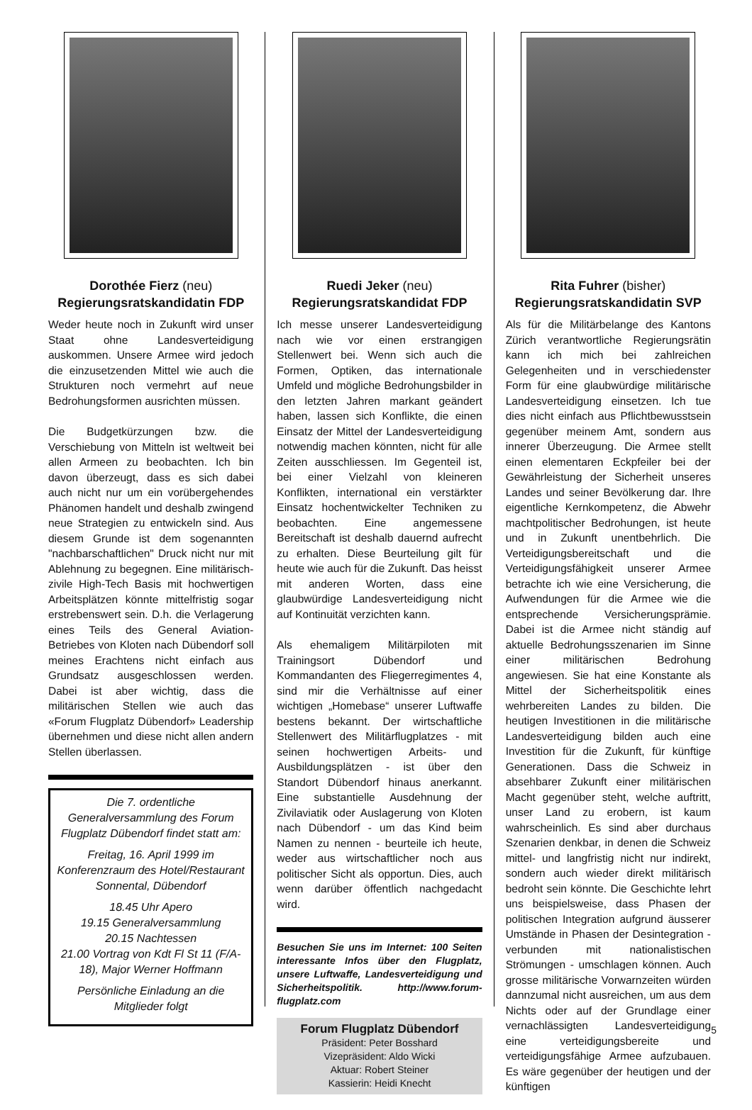Dorothée Fierz (neu)
Regierungsratskandidatin FDP
Weder heute noch in Zukunft wird unser Staat ohne Landesverteidigung auskommen. Unsere Armee wird jedoch die einzusetzenden Mittel wie auch die Strukturen noch vermehrt auf neue Bedrohungsformen ausrichten müssen.
Die Budgetkürzungen bzw. die Verschiebung von Mitteln ist weltweit bei allen Armeen zu beobachten. Ich bin davon überzeugt, dass es sich dabei auch nicht nur um ein vorübergehendes Phänomen handelt und deshalb zwingend neue Strategien zu entwickeln sind. Aus diesem Grunde ist dem sogenannten "nachbarschaftlichen" Druck nicht nur mit Ablehnung zu begegnen. Eine militärisch-zivile High-Tech Basis mit hochwertigen Arbeitsplätzen könnte mittelfristig sogar erstrebenswert sein. D.h. die Verlagerung eines Teils des General Aviation-Betriebes von Kloten nach Dübendorf soll meines Erachtens nicht einfach aus Grundsatz ausgeschlossen werden. Dabei ist aber wichtig, dass die militärischen Stellen wie auch das «Forum Flugplatz Dübendorf» Leadership übernehmen und diese nicht allen andern Stellen überlassen.
Die 7. ordentliche Generalversammlung des Forum Flugplatz Dübendorf findet statt am:
Freitag, 16. April 1999 im Konferenzraum des Hotel/Restaurant Sonnental, Dübendorf
18.45 Uhr Apero
19.15 Generalversammlung
20.15 Nachtessen
21.00 Vortrag von Kdt Fl St 11 (F/A-18), Major Werner Hoffmann
Persönliche Einladung an die Mitglieder folgt
Ruedi Jeker (neu)
Regierungsratskandidat FDP
Ich messe unserer Landesverteidigung nach wie vor einen erstrangigen Stellenwert bei. Wenn sich auch die Formen, Optiken, das internationale Umfeld und mögliche Bedrohungsbilder in den letzten Jahren markant geändert haben, lassen sich Konflikte, die einen Einsatz der Mittel der Landesverteidigung notwendig machen könnten, nicht für alle Zeiten ausschliessen. Im Gegenteil ist, bei einer Vielzahl von kleineren Konflikten, international ein verstärkter Einsatz hochentwickelter Techniken zu beobachten. Eine angemessene Bereitschaft ist deshalb dauernd aufrecht zu erhalten. Diese Beurteilung gilt für heute wie auch für die Zukunft. Das heisst mit anderen Worten, dass eine glaubwürdige Landesverteidigung nicht auf Kontinuität verzichten kann.
Als ehemaligem Militärpiloten mit Trainingsort Dübendorf und Kommandanten des Fliegerregimentes 4, sind mir die Verhältnisse auf einer wichtigen „Homebase“ unserer Luftwaffe bestens bekannt. Der wirtschaftliche Stellenwert des Militärflugplatzes - mit seinen hochwertigen Arbeits- und Ausbildungsplätzen - ist über den Standort Dübendorf hinaus anerkannt. Eine substantielle Ausdehnung der Zivilaviatik oder Auslagerung von Kloten nach Dübendorf - um das Kind beim Namen zu nennen - beurteile ich heute, weder aus wirtschaftlicher noch aus politischer Sicht als opportun. Dies, auch wenn darüber öffentlich nachgedacht wird.
Besuchen Sie uns im Internet: 100 Seiten interessante Infos über den Flugplatz, unsere Luftwaffe, Landesverteidigung und Sicherheitspolitik. http://www.forum-flugplatz.com
Forum Flugplatz Dübendorf
Präsident: Peter Bosshard
Vizepräsident: Aldo Wicki
Aktuar: Robert Steiner
Kassierin: Heidi Knecht
Rita Fuhrer (bisher)
Regierungsratskandidatin SVP
Als für die Militärbelange des Kantons Zürich verantwortliche Regierungsrätin kann ich mich bei zahlreichen Gelegenheiten und in verschiedenster Form für eine glaubwürdige militärische Landesverteidigung einsetzen. Ich tue dies nicht einfach aus Pflichtbewusstsein gegenüber meinem Amt, sondern aus innerer Überzeugung. Die Armee stellt einen elementaren Eckpfeiler bei der Gewährleistung der Sicherheit unseres Landes und seiner Bevölkerung dar. Ihre eigentliche Kernkompetenz, die Abwehr machtpolitischer Bedrohungen, ist heute und in Zukunft unentbehrlich. Die Verteidigungsbereitschaft und die Verteidigungsfähigkeit unserer Armee betrachte ich wie eine Versicherung, die Aufwendungen für die Armee wie die entsprechende Versicherungsprämie. Dabei ist die Armee nicht ständig auf aktuelle Bedrohungsszenarien im Sinne einer militärischen Bedrohung angewiesen. Sie hat eine Konstante als Mittel der Sicherheitspolitik eines wehrbereiten Landes zu bilden. Die heutigen Investitionen in die militärische Landesverteidigung bilden auch eine Investition für die Zukunft, für künftige Generationen. Dass die Schweiz in absehbarer Zukunft einer militärischen Macht gegenüber steht, welche auftritt, unser Land zu erobern, ist kaum wahrscheinlich. Es sind aber durchaus Szenarien denkbar, in denen die Schweiz mittel- und langfristig nicht nur indirekt, sondern auch wieder direkt militärisch bedroht sein könnte. Die Geschichte lehrt uns beispielsweise, dass Phasen der politischen Integration aufgrund äusserer Umstände in Phasen der Desintegration - verbunden mit nationalistischen Strömungen - umschlagen können. Auch grosse militärische Vorwarnzeiten würden dannzumal nicht ausreichen, um aus dem Nichts oder auf der Grundlage einer vernachlässigten Landesverteidigung eine verteidigungsbereite und verteidigungsfähige Armee aufzubauen. Es wäre gegenüber der heutigen und der künftigen
5